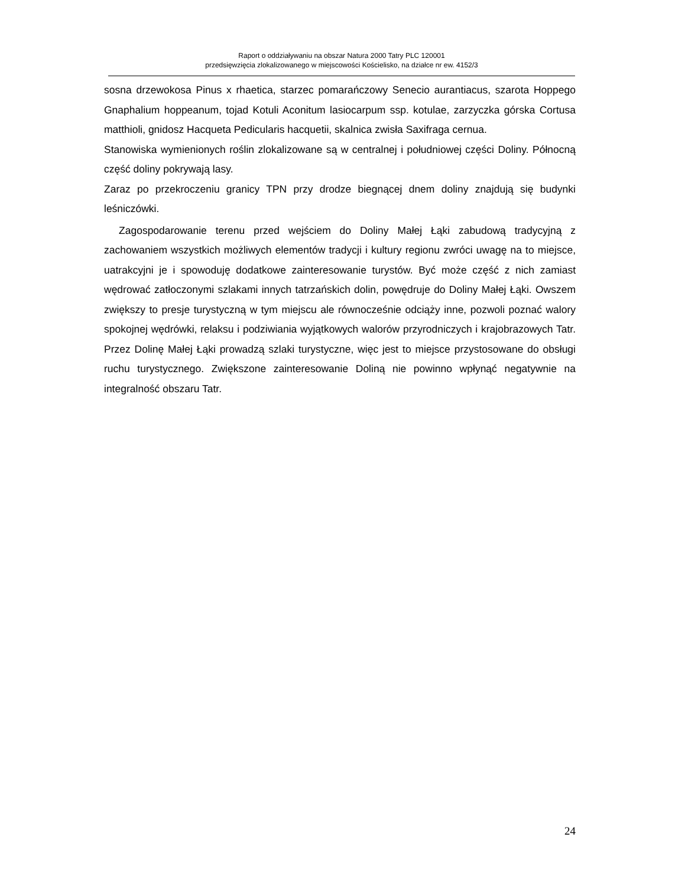Raport o oddziaływaniu na obszar Natura 2000 Tatry PLC 120001
przedsięwzięcia zlokalizowanego w miejscowości Kościelisko, na działce nr ew. 4152/3
sosna drzewokosa Pinus x rhaetica, starzec pomarańczowy Senecio aurantiacus, szarota Hoppego Gnaphalium hoppeanum, tojad Kotuli Aconitum lasiocarpum ssp. kotulae, zarzyczka górska Cortusa matthioli, gnidosz Hacqueta Pedicularis hacquetii, skalnica zwisła Saxifraga cernua.
Stanowiska wymienionych roślin zlokalizowane są w centralnej i południowej części Doliny. Północną część doliny pokrywają lasy.
Zaraz po przekroczeniu granicy TPN przy drodze biegnącej dnem doliny znajdują się budynki leśniczówki.
Zagospodarowanie terenu przed wejściem do Doliny Małej Łąki zabudową tradycyjną z zachowaniem wszystkich możliwych elementów tradycji i kultury regionu zwróci uwagę na to miejsce, uatrakcyjni je i spowoduję dodatkowe zainteresowanie turystów. Być może część z nich zamiast wędrować zatłoczonymi szlakami innych tatrzańskich dolin, powędruje do Doliny Małej Łąki. Owszem zwiększy to presje turystyczną w tym miejscu ale równocześnie odciąży inne, pozwoli poznać walory spokojnej wędrówki, relaksu i podziwiania wyjątkowych walorów przyrodniczych i krajobrazowych Tatr. Przez Dolinę Małej Łąki prowadzą szlaki turystyczne, więc jest to miejsce przystosowane do obsługi ruchu turystycznego. Zwiększone zainteresowanie Doliną nie powinno wpłynąć negatywnie na integralność obszaru Tatr.
24